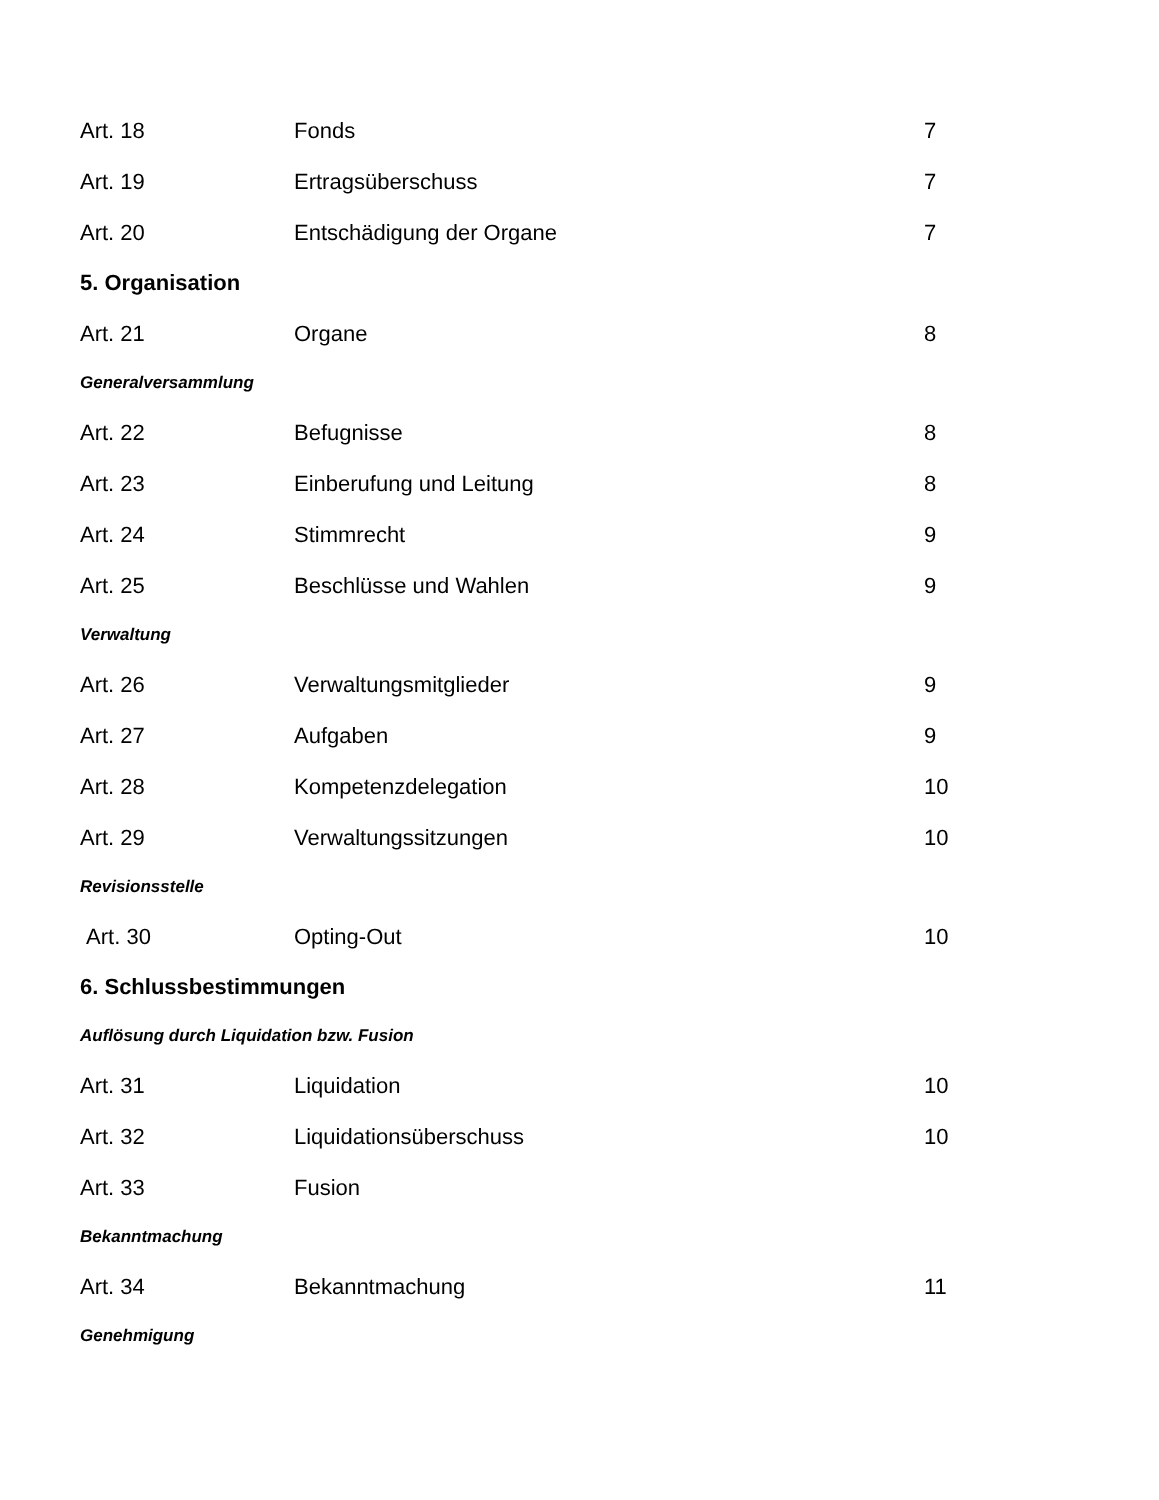Art. 18 Fonds 7
Art. 19 Ertragsüberschuss 7
Art. 20 Entschädigung der Organe 7
5. Organisation
Art. 21 Organe 8
Generalversammlung
Art. 22 Befugnisse 8
Art. 23 Einberufung und Leitung 8
Art. 24 Stimmrecht 9
Art. 25 Beschlüsse und Wahlen 9
Verwaltung
Art. 26 Verwaltungsmitglieder 9
Art. 27 Aufgaben 9
Art. 28 Kompetenzdelegation 10
Art. 29 Verwaltungssitzungen 10
Revisionsstelle
Art. 30 Opting-Out 10
6. Schlussbestimmungen
Auflösung durch Liquidation bzw. Fusion
Art. 31 Liquidation 10
Art. 32 Liquidationsüberschuss 10
Art. 33 Fusion
Bekanntmachung
Art. 34 Bekanntmachung 11
Genehmigung